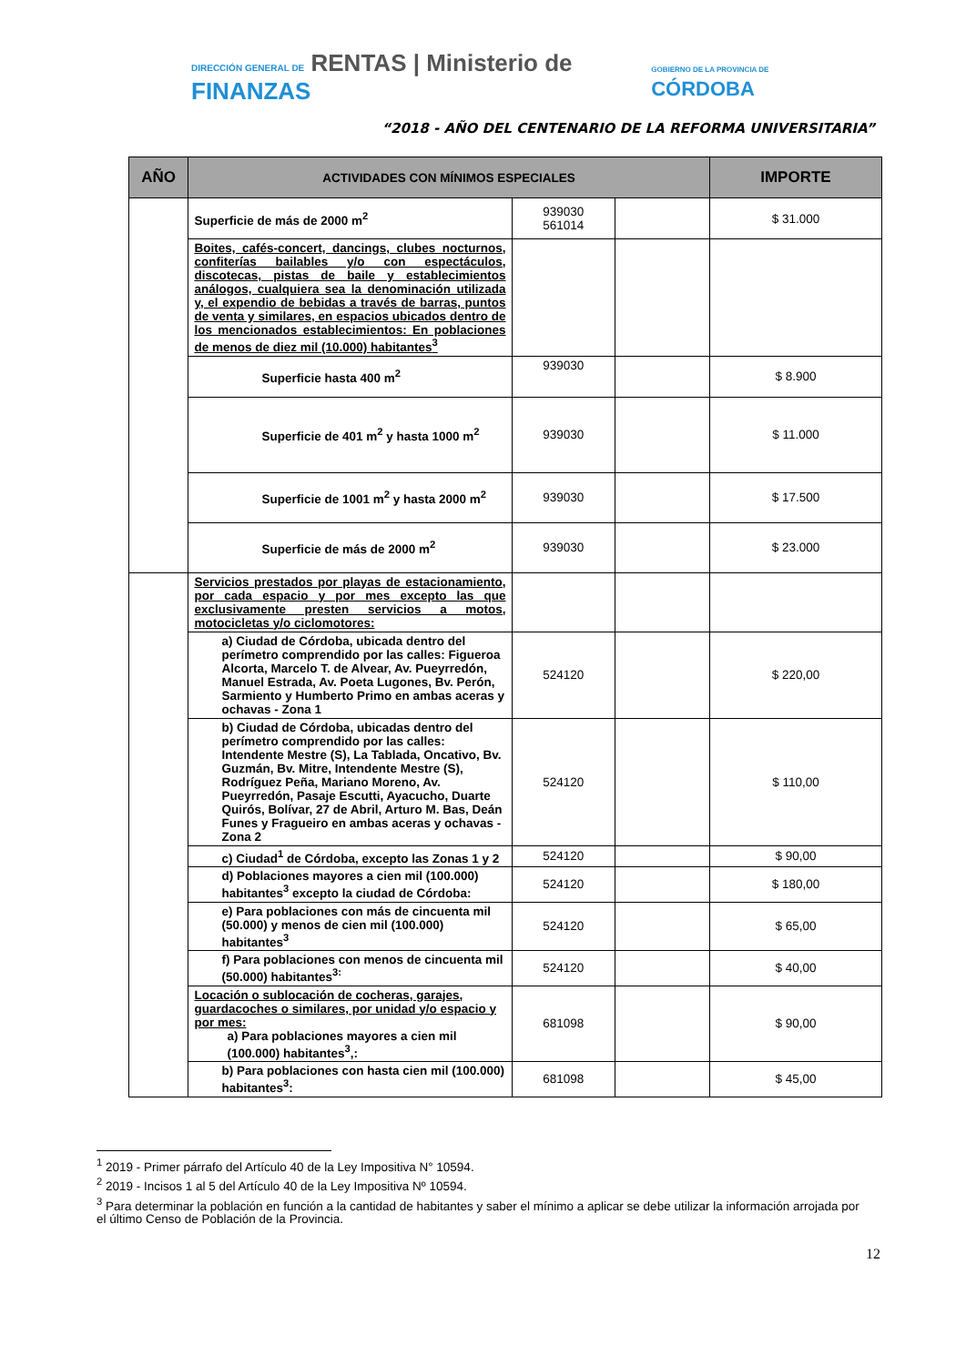DIRECCIÓN GENERAL DE RENTAS | Ministerio de FINANZAS
GOBIERNO DE LA PROVINCIA DE CÓRDOBA
“2018 - AÑO DEL CENTENARIO DE LA REFORMA UNIVERSITARIA”
| AÑO | ACTIVIDADES CON MÍNIMOS ESPECIALES | | | IMPORTE |
| --- | --- | --- | --- | --- |
| | Superficie de más de 2000 m<sup>2</sup> | 939030 561014 | | $ 31.000 |
| | Boites, cafés-concert, dancings, clubes nocturnos, confiterías bailables y/o con espectáculos, discotecas, pistas de baile y establecimientos análogos, cualquiera sea la denominación utilizada y, el expendio de bebidas a través de barras, puntos de venta y similares, en espacios ubicados dentro de los mencionados establecimientos: En poblaciones de menos de diez mil (10.000) habitantes<sup>3</sup> | | | |
| | Superficie hasta 400 m<sup>2</sup> | 939030 | | $ 8.900 |
| | Superficie de 401 m<sup>2</sup> y hasta 1000 m<sup>2</sup> | 939030 | | $ 11.000 |
| | Superficie de 1001 m<sup>2</sup> y hasta 2000 m<sup>2</sup> | 939030 | | $ 17.500 |
| | Superficie de más de 2000 m<sup>2</sup> | 939030 | | $ 23.000 |
| | Servicios prestados por playas de estacionamiento, por cada espacio y por mes excepto las que exclusivamente presten servicios a motos, motocicletas y/o ciclomotores: | | | |
| | a) Ciudad de Córdoba, ubicada dentro del perímetro comprendido por las calles: Figueroa Alcorta, Marcelo T. de Alvear, Av. Pueyrredón, Manuel Estrada, Av. Poeta Lugones, Bv. Perón, Sarmiento y Humberto Primo en ambas aceras y ochavas - Zona 1 | 524120 | | $ 220,00 |
| | b) Ciudad de Córdoba, ubicadas dentro del perímetro comprendido por las calles: Intendente Mestre (S), La Tablada, Oncativo, Bv. Guzmán, Bv. Mitre, Intendente Mestre (S), Rodríguez Peña, Mariano Moreno, Av. Pueyrredón, Pasaje Escutti, Ayacucho, Duarte Quirós, Bolívar, 27 de Abril, Arturo M. Bas, Deán Funes y Fragueiro en ambas aceras y ochavas - Zona 2 | 524120 | | $ 110,00 |
| | c) Ciudad<sup>1</sup> de Córdoba, excepto las Zonas 1 y 2 | 524120 | | $ 90,00 |
| | d) Poblaciones mayores a cien mil (100.000) habitantes<sup>3</sup> excepto la ciudad de Córdoba: | 524120 | | $ 180,00 |
| | e) Para poblaciones con más de cincuenta mil (50.000) y menos de cien mil (100.000) habitantes<sup>3</sup> | 524120 | | $ 65,00 |
| | f) Para poblaciones con menos de cincuenta mil (50.000) habitantes<sup>3:</sup> | 524120 | | $ 40,00 |
| | Locación o sublocación de cocheras, garajes, guardacoches o similares, por unidad y/o espacio y por mes: a) Para poblaciones mayores a cien mil (100.000) habitantes<sup>3</sup>,: | 681098 | | $ 90,00 |
| | b) Para poblaciones con hasta cien mil (100.000) habitantes<sup>3</sup>: | 681098 | | $ 45,00 |
<sup>1</sup> 2019 - Primer párrafo del Artículo 40 de la Ley Impositiva N° 10594.
<sup>2</sup> 2019 - Incisos 1 al 5 del Artículo 40 de la Ley Impositiva Nº 10594.
<sup>3</sup> Para determinar la población en función a la cantidad de habitantes y saber el mínimo a aplicar se debe utilizar la información arrojada por el último Censo de Población de la Provincia.
12